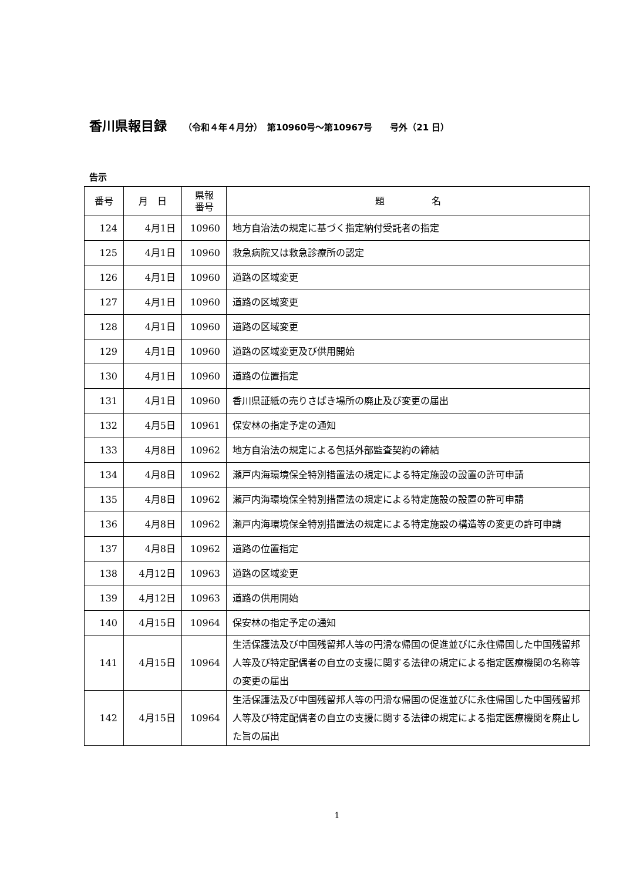香川県報目録 （令和４年４月分）　第10960号～第10967号　　号外（21 日）
告示
| 番号 | 月 日 | 県報 番号 | 題 名 |
| --- | --- | --- | --- |
| 124 | 4月1日 | 10960 | 地方自治法の規定に基づく指定納付受託者の指定 |
| 125 | 4月1日 | 10960 | 救急病院又は救急診療所の認定 |
| 126 | 4月1日 | 10960 | 道路の区域変更 |
| 127 | 4月1日 | 10960 | 道路の区域変更 |
| 128 | 4月1日 | 10960 | 道路の区域変更 |
| 129 | 4月1日 | 10960 | 道路の区域変更及び供用開始 |
| 130 | 4月1日 | 10960 | 道路の位置指定 |
| 131 | 4月1日 | 10960 | 香川県証紙の売りさばき場所の廃止及び変更の届出 |
| 132 | 4月5日 | 10961 | 保安林の指定予定の通知 |
| 133 | 4月8日 | 10962 | 地方自治法の規定による包括外部監査契約の締結 |
| 134 | 4月8日 | 10962 | 瀬戸内海環境保全特別措置法の規定による特定施設の設置の許可申請 |
| 135 | 4月8日 | 10962 | 瀬戸内海環境保全特別措置法の規定による特定施設の設置の許可申請 |
| 136 | 4月8日 | 10962 | 瀬戸内海環境保全特別措置法の規定による特定施設の構造等の変更の許可申請 |
| 137 | 4月8日 | 10962 | 道路の位置指定 |
| 138 | 4月12日 | 10963 | 道路の区域変更 |
| 139 | 4月12日 | 10963 | 道路の供用開始 |
| 140 | 4月15日 | 10964 | 保安林の指定予定の通知 |
| 141 | 4月15日 | 10964 | 生活保護法及び中国残留邦人等の円滑な帰国の促進並びに永住帰国した中国残留邦人等及び特定配偶者の自立の支援に関する法律の規定による指定医療機関の名称等の変更の届出 |
| 142 | 4月15日 | 10964 | 生活保護法及び中国残留邦人等の円滑な帰国の促進並びに永住帰国した中国残留邦人等及び特定配偶者の自立の支援に関する法律の規定による指定医療機関を廃止した旨の届出 |
1